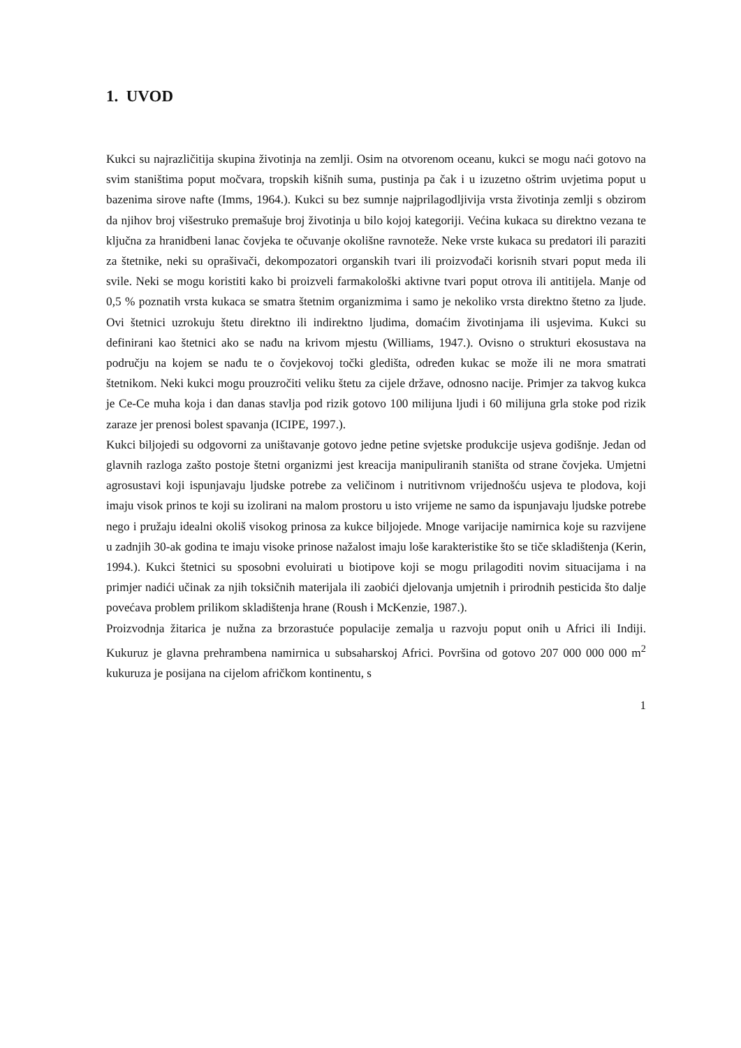1. UVOD
Kukci su najrazličitija skupina životinja na zemlji. Osim na otvorenom oceanu, kukci se mogu naći gotovo na svim staništima poput močvara, tropskih kišnih suma, pustinja pa čak i u izuzetno oštrim uvjetima poput u bazenima sirove nafte (Imms, 1964.). Kukci su bez sumnje najprilagodljivija vrsta životinja zemlji s obzirom da njihov broj višestruko premašuje broj životinja u bilo kojoj kategoriji. Većina kukaca su direktno vezana te ključna za hranidbeni lanac čovjeka te očuvanje okolišne ravnoteže. Neke vrste kukaca su predatori ili paraziti za štetnike, neki su oprašivači, dekompozatori organskih tvari ili proizvođači korisnih stvari poput meda ili svile. Neki se mogu koristiti kako bi proizveli farmakološki aktivne tvari poput otrova ili antitijela. Manje od 0,5 % poznatih vrsta kukaca se smatra štetnim organizmima i samo je nekoliko vrsta direktno štetno za ljude. Ovi štetnici uzrokuju štetu direktno ili indirektno ljudima, domaćim životinjama ili usjevima. Kukci su definirani kao štetnici ako se nađu na krivom mjestu (Williams, 1947.). Ovisno o strukturi ekosustava na području na kojem se nađu te o čovjekovoj točki gledišta, određen kukac se može ili ne mora smatrati štetnikom. Neki kukci mogu prouzročiti veliku štetu za cijele države, odnosno nacije. Primjer za takvog kukca je Ce-Ce muha koja i dan danas stavlja pod rizik gotovo 100 milijuna ljudi i 60 milijuna grla stoke pod rizik zaraze jer prenosi bolest spavanja (ICIPE, 1997.).
Kukci biljojedi su odgovorni za uništavanje gotovo jedne petine svjetske produkcije usjeva godišnje. Jedan od glavnih razloga zašto postoje štetni organizmi jest kreacija manipuliranih staništa od strane čovjeka. Umjetni agrosustavi koji ispunjavaju ljudske potrebe za veličinom i nutritivnom vrijednošću usjeva te plodova, koji imaju visok prinos te koji su izolirani na malom prostoru u isto vrijeme ne samo da ispunjavaju ljudske potrebe nego i pružaju idealni okoliš visokog prinosa za kukce biljojede. Mnoge varijacije namirnica koje su razvijene u zadnjih 30-ak godina te imaju visoke prinose nažalost imaju loše karakteristike što se tiče skladištenja (Kerin, 1994.). Kukci štetnici su sposobni evoluirati u biotipove koji se mogu prilagoditi novim situacijama i na primjer nadići učinak za njih toksičnih materijala ili zaobići djelovanja umjetnih i prirodnih pesticida što dalje povećava problem prilikom skladištenja hrane (Roush i McKenzie, 1987.).
Proizvodnja žitarica je nužna za brzorastuće populacije zemalja u razvoju poput onih u Africi ili Indiji. Kukuruz je glavna prehrambena namirnica u subsaharskoj Africi. Površina od gotovo 207 000 000 000 m<sup>2</sup> kukuruza je posijana na cijelom afričkom kontinentu, s
1